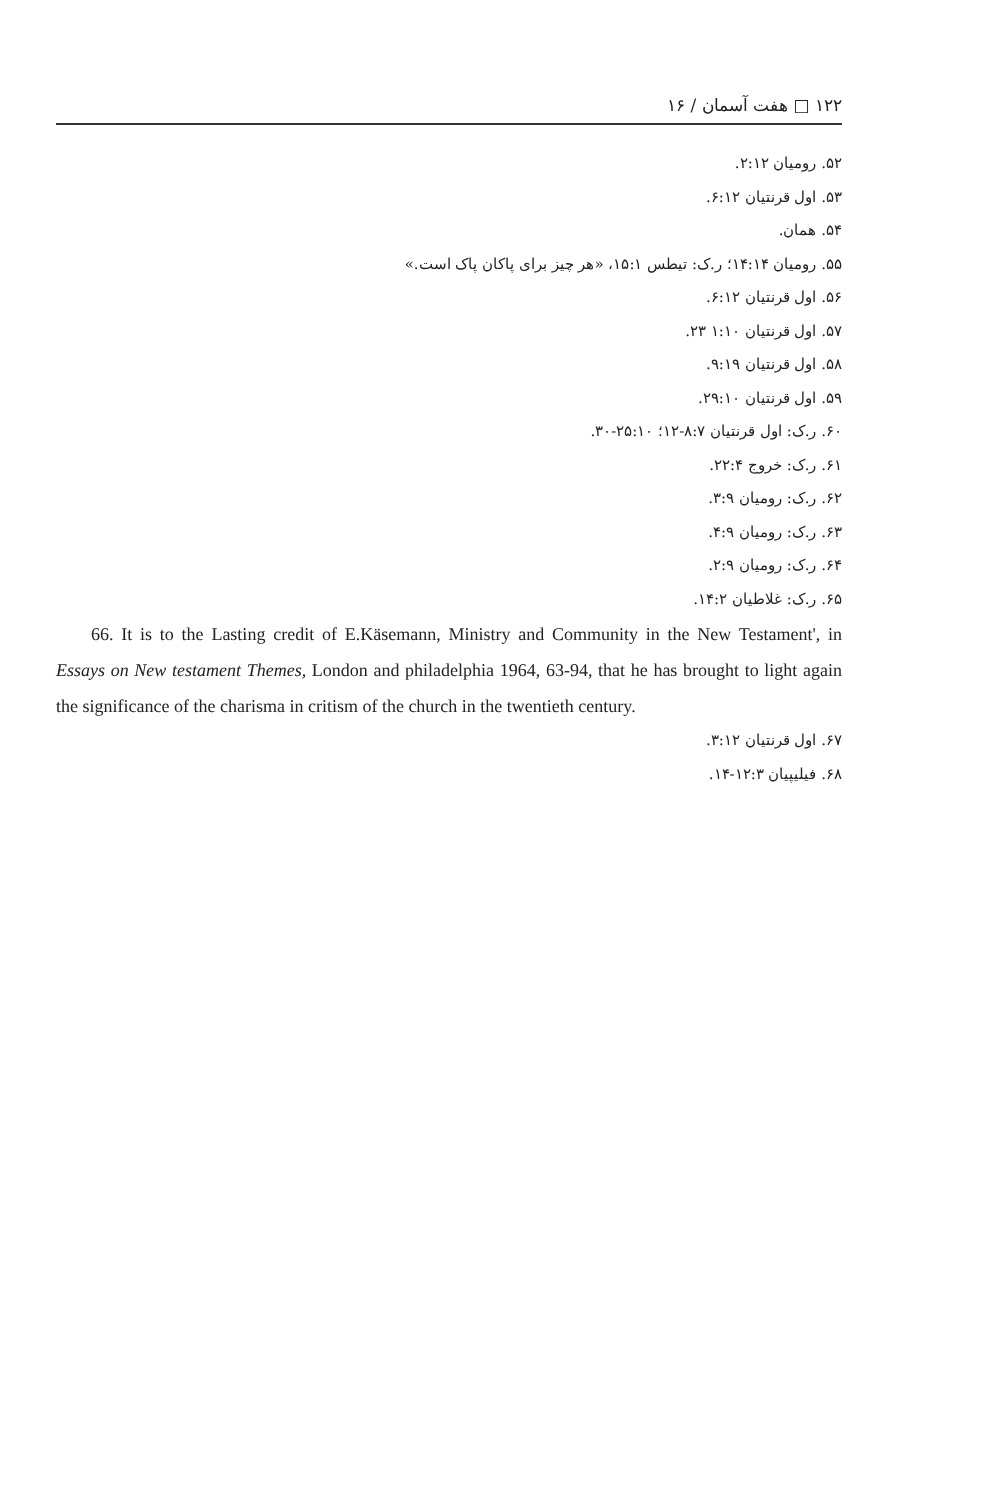۱۲۲ □ هفت آسمان / ۱۶
۵۲. رومیان ۲:۱۲.
۵۳. اول قرنتیان ۶:۱۲.
۵۴. همان.
۵۵. رومیان ۱۴:۱۴؛ ر.ک: تیطس ۱۵:۱، «هر چیز برای پاکان پاک است.»
۵۶. اول قرنتیان ۶:۱۲.
۵۷. اول قرنتیان ۱:۱۰ ۲۳.
۵۸. اول قرنتیان ۹:۱۹.
۵۹. اول قرنتیان ۲۹:۱۰.
۶۰. ر.ک: اول قرنتیان ۸:۷-۱۲؛ ۲۵:۱۰-۳۰.
۶۱. ر.ک: خروج ۲۲:۴.
۶۲. ر.ک: رومیان ۳:۹.
۶۳. ر.ک: رومیان ۴:۹.
۶۴. ر.ک: رومیان ۲:۹.
۶۵. ر.ک: غلاطیان ۱۴:۲.
66. It is to the Lasting credit of E.Käsemann, Ministry and Community in the New Testament', in Essays on New testament Themes, London and philadelphia 1964, 63-94, that he has brought to light again the significance of the charisma in critism of the church in the twentieth century.
۶۷. اول قرنتیان ۳:۱۲.
۶۸. فیلیپیان ۱۲:۳-۱۴.